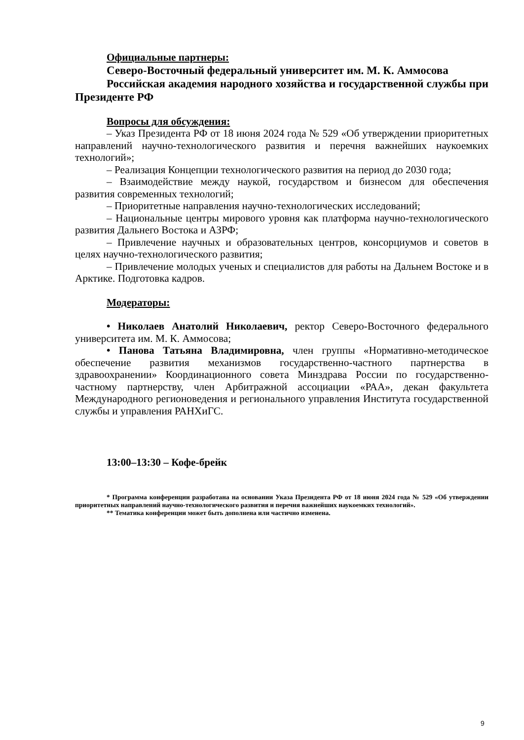Официальные партнеры:
Северо-Восточный федеральный университет им. М. К. Аммосова
Российская академия народного хозяйства и государственной службы при Президенте РФ
Вопросы для обсуждения:
– Указ Президента РФ от 18 июня 2024 года № 529 «Об утверждении приоритетных направлений научно-технологического развития и перечня важнейших наукоемких технологий»;
– Реализация Концепции технологического развития на период до 2030 года;
– Взаимодействие между наукой, государством и бизнесом для обеспечения развития современных технологий;
– Приоритетные направления научно-технологических исследований;
– Национальные центры мирового уровня как платформа научно-технологического развития Дальнего Востока и АЗРФ;
– Привлечение научных и образовательных центров, консорциумов и советов в целях научно-технологического развития;
– Привлечение молодых ученых и специалистов для работы на Дальнем Востоке и в Арктике. Подготовка кадров.
Модераторы:
• Николаев Анатолий Николаевич, ректор Северо-Восточного федерального университета им. М. К. Аммосова;
• Панова Татьяна Владимировна, член группы «Нормативно-методическое обеспечение развития механизмов государственно-частного партнерства в здравоохранении» Координационного совета Минздрава России по государственно-частному партнерству, член Арбитражной ассоциации «РАА», декан факультета Международного регионоведения и регионального управления Института государственной службы и управления РАНХиГС.
13:00–13:30 – Кофе-брейк
* Программа конференции разработана на основании Указа Президента РФ от 18 июня 2024 года № 529 «Об утверждении приоритетных направлений научно-технологического развития и перечня важнейших наукоемких технологий».
** Тематика конференции может быть дополнена или частично изменена.
9